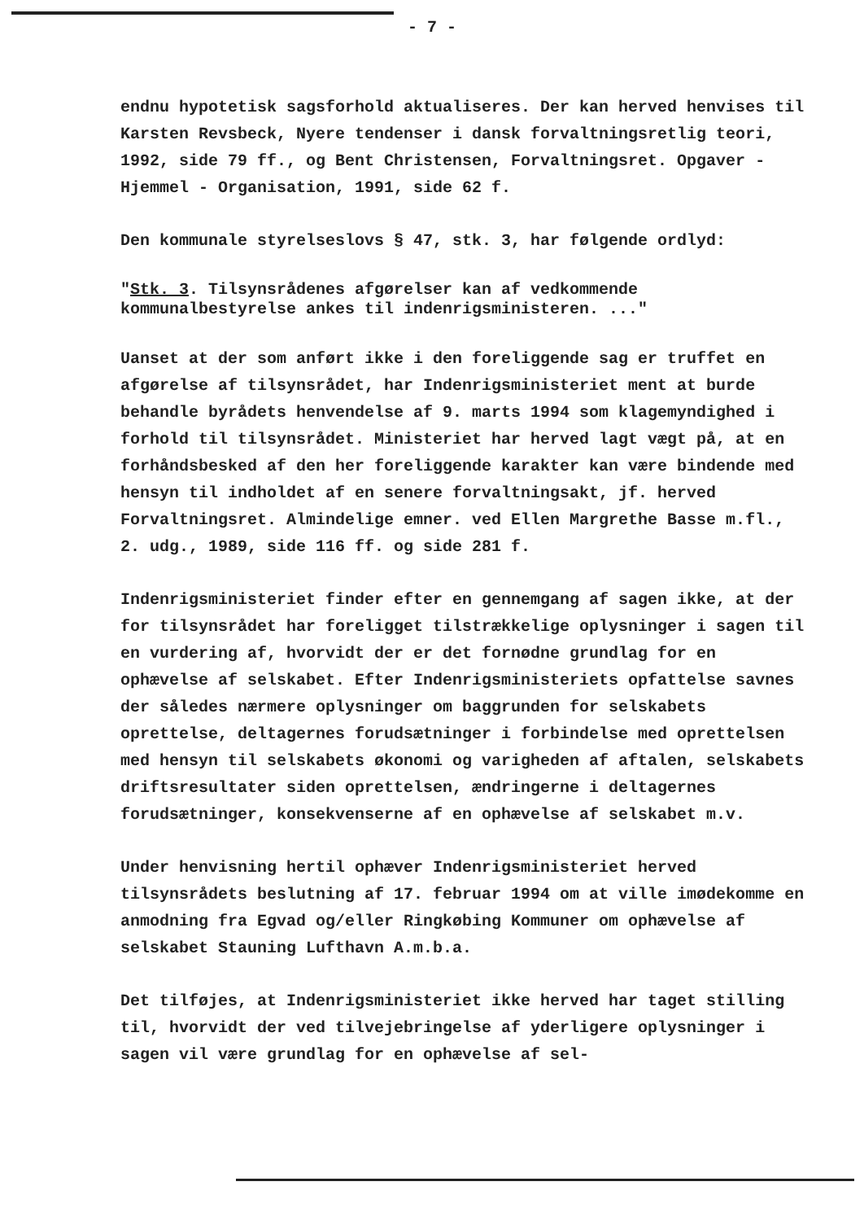- 7 -
endnu hypotetisk sagsforhold aktualiseres. Der kan herved henvises til Karsten Revsbeck, Nyere tendenser i dansk forvaltningsretlig teori, 1992, side 79 ff., og Bent Christensen, Forvaltningsret. Opgaver - Hjemmel - Organisation, 1991, side 62 f.
Den kommunale styrelseslovs § 47, stk. 3, har følgende ordlyd:
"Stk. 3. Tilsynsrådenes afgørelser kan af vedkommende kommunalbestyrelse ankes til indenrigsministeren. ..."
Uanset at der som anført ikke i den foreliggende sag er truffet en afgørelse af tilsynsrådet, har Indenrigsministeriet ment at burde behandle byrådets henvendelse af 9. marts 1994 som klagemyndighed i forhold til tilsynsrådet. Ministeriet har herved lagt vægt på, at en forhåndsbesked af den her foreliggende karakter kan være bindende med hensyn til indholdet af en senere forvaltningsakt, jf. herved Forvaltningsret. Almindelige emner. ved Ellen Margrethe Basse m.fl., 2. udg., 1989, side 116 ff. og side 281 f.
Indenrigsministeriet finder efter en gennemgang af sagen ikke, at der for tilsynsrådet har foreligget tilstrækkelige oplysninger i sagen til en vurdering af, hvorvidt der er det fornødne grundlag for en ophævelse af selskabet. Efter Indenrigsministeriets opfattelse savnes der således nærmere oplysninger om baggrunden for selskabets oprettelse, deltagernes forudsætninger i forbindelse med oprettelsen med hensyn til selskabets økonomi og varigheden af aftalen, selskabets driftsresultater siden oprettelsen, ændringerne i deltagernes forudsætninger, konsekvenserne af en ophævelse af selskabet m.v.
Under henvisning hertil ophæver Indenrigsministeriet herved tilsynsrådets beslutning af 17. februar 1994 om at ville imødekomme en anmodning fra Egvad og/eller Ringkøbing Kommuner om ophævelse af selskabet Stauning Lufthavn A.m.b.a.
Det tilføjes, at Indenrigsministeriet ikke herved har taget stilling til, hvorvidt der ved tilvejebringelse af yderligere oplysninger i sagen vil være grundlag for en ophævelse af sel-